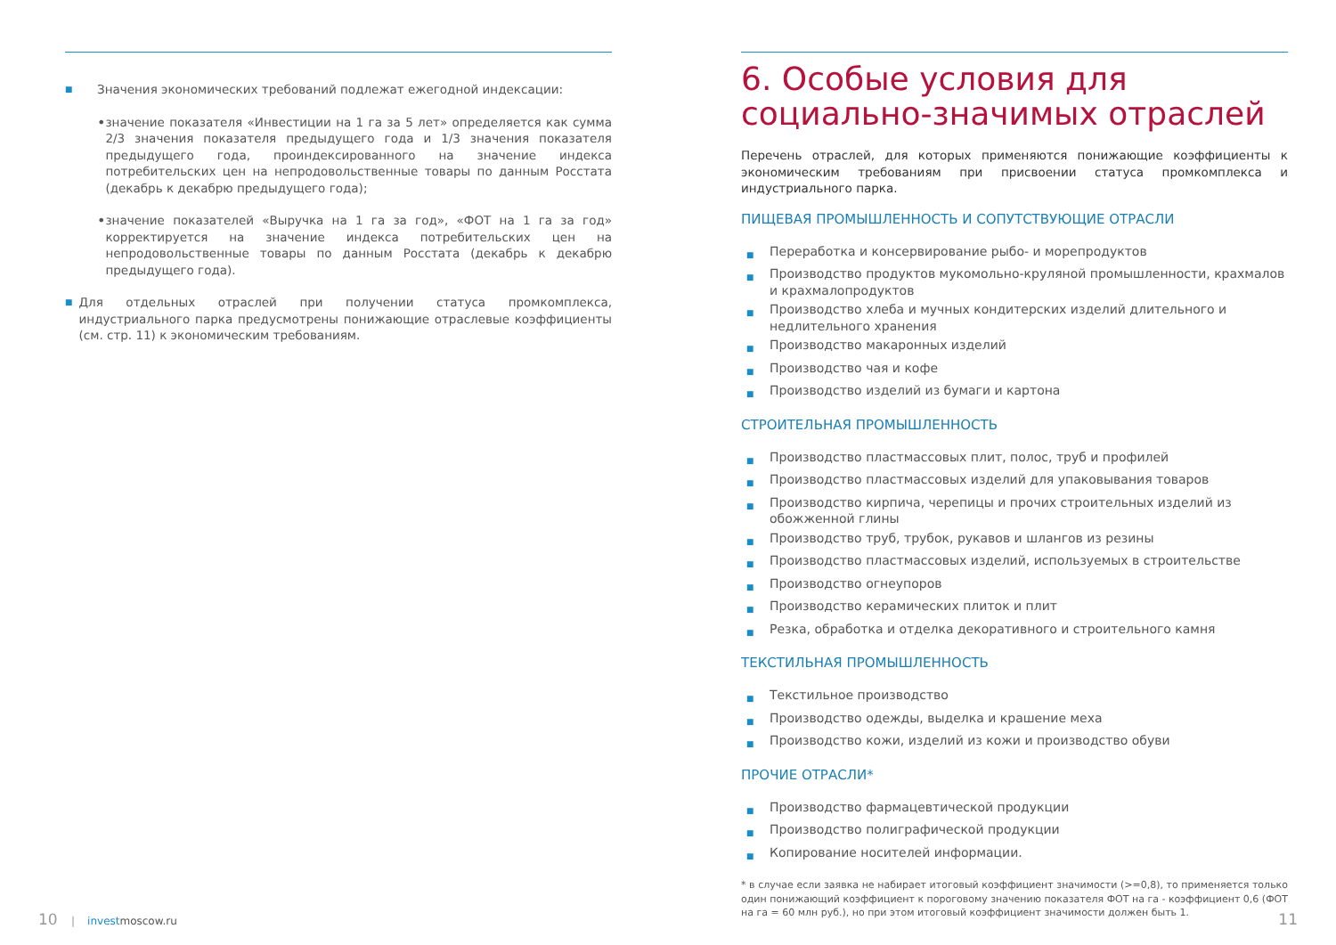■
Значения экономических требований подлежат ежегодной индексации:
•
значение показателя «Инвестиции на 1 га за 5 лет» определяется как сумма 2/3 значения показателя предыдущего года и 1/3 значения показателя предыдущего года, проиндексированного на значение индекса потребительских цен на непродовольственные товары по данным Росстата (декабрь к декабрю предыдущего года);
•
значение показателей «Выручка на 1 га за год», «ФОТ на 1 га за год» корректируется на значение индекса потребительских цен на непродовольственные товары по данным Росстата (декабрь к декабрю предыдущего года).
■
Для отдельных отраслей при получении статуса промкомплекса, индустриального парка предусмотрены понижающие отраслевые коэффициенты (см. стр. 11) к экономическим требованиям.
6. Особые условия для социально-значимых отраслей
Перечень отраслей, для которых применяются понижающие коэффициенты к экономическим требованиям при присвоении статуса промкомплекса и индустриального парка.
ПИЩЕВАЯ ПРОМЫШЛЕННОСТЬ И СОПУТСТВУЮЩИЕ ОТРАСЛИ
■ Переработка и консервирование рыбо- и морепродуктов
■ Производство продуктов мукомольно-круляной промышленности, крахмалов и крахмалопродуктов
■ Производство хлеба и мучных кондитерских изделий длительного и недлительного хранения
■ Производство макаронных изделий
■ Производство чая и кофе
■ Производство изделий из бумаги и картона
СТРОИТЕЛЬНАЯ ПРОМЫШЛЕННОСТЬ
■ Производство пластмассовых плит, полос, труб и профилей
■ Производство пластмассовых изделий для упаковывания товаров
■ Производство кирпича, черепицы и прочих строительных изделий из обожженной глины
■ Производство труб, трубок, рукавов и шлангов из резины
■ Производство пластмассовых изделий, используемых в строительстве
■ Производство огнеупоров
■ Производство керамических плиток и плит
■ Резка, обработка и отделка декоративного и строительного камня
ТЕКСТИЛЬНАЯ ПРОМЫШЛЕННОСТЬ
■ Текстильное производство
■ Производство одежды, выделка и крашение меха
■ Производство кожи, изделий из кожи и производство обуви
ПРОЧИЕ ОТРАСЛИ*
■ Производство фармацевтической продукции
■ Производство полиграфической продукции
■ Копирование носителей информации.
* в случае если заявка не набирает итоговый коэффициент значимости (>=0,8), то применяется только один понижающий коэффициент к пороговому значению показателя ФОТ на га - коэффициент 0,6 (ФОТ на га = 60 млн руб.), но при этом итоговый коэффициент значимости должен быть 1.
10 | invest moscow.ru 11